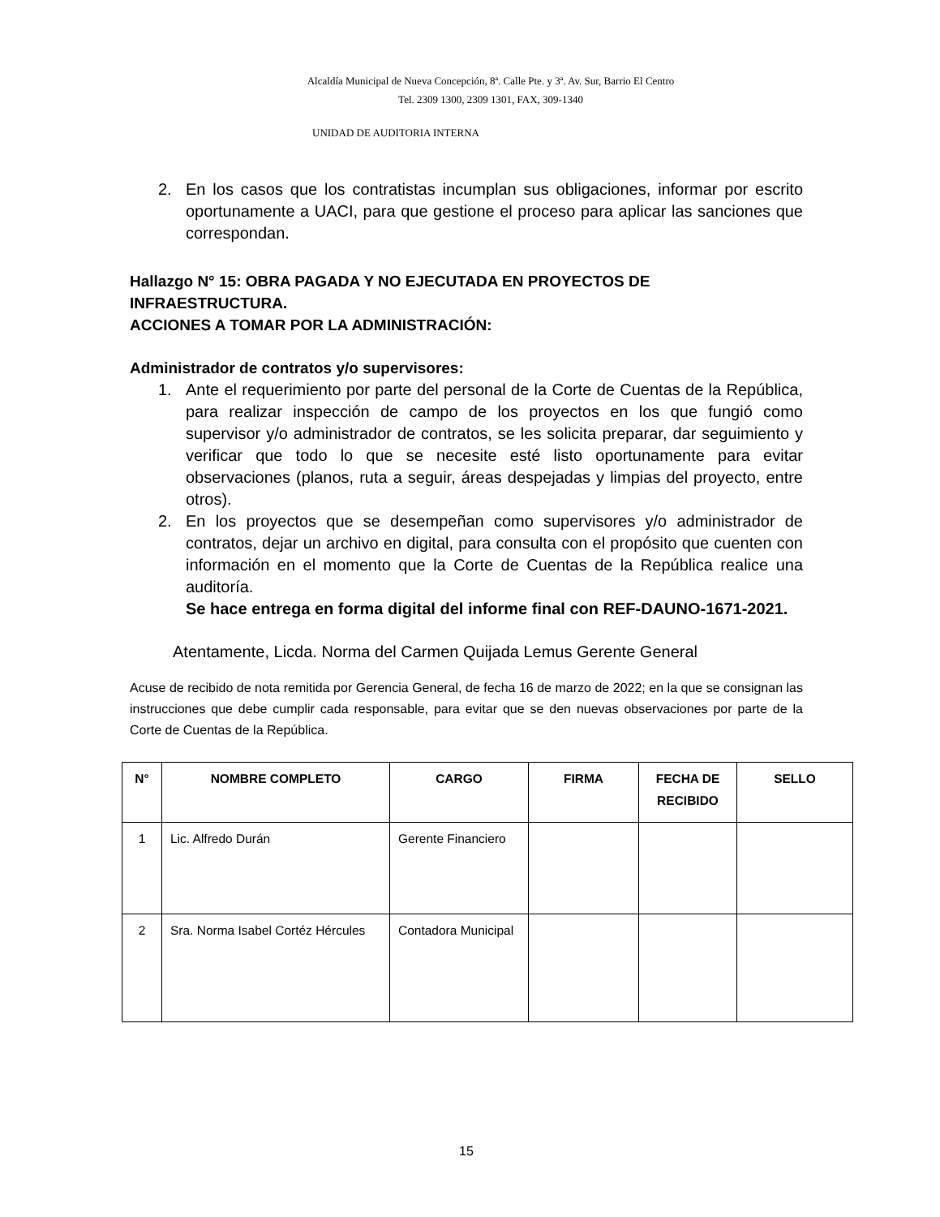Alcaldía Municipal de Nueva Concepción, 8ª. Calle Pte. y 3ª. Av. Sur, Barrio El Centro
Tel. 2309 1300, 2309 1301, FAX, 309-1340
UNIDAD DE AUDITORIA INTERNA
2. En los casos que los contratistas incumplan sus obligaciones, informar por escrito oportunamente a UACI, para que gestione el proceso para aplicar las sanciones que correspondan.
Hallazgo N° 15: OBRA PAGADA Y NO EJECUTADA EN PROYECTOS DE INFRAESTRUCTURA.
ACCIONES A TOMAR POR LA ADMINISTRACIÓN:
Administrador de contratos y/o supervisores:
1. Ante el requerimiento por parte del personal de la Corte de Cuentas de la República, para realizar inspección de campo de los proyectos en los que fungió como supervisor y/o administrador de contratos, se les solicita preparar, dar seguimiento y verificar que todo lo que se necesite esté listo oportunamente para evitar observaciones (planos, ruta a seguir, áreas despejadas y limpias del proyecto, entre otros).
2. En los proyectos que se desempeñan como supervisores y/o administrador de contratos, dejar un archivo en digital, para consulta con el propósito que cuenten con información en el momento que la Corte de Cuentas de la República realice una auditoría.
Se hace entrega en forma digital del informe final con REF-DAUNO-1671-2021.
Atentamente, Licda. Norma del Carmen Quijada Lemus Gerente General
Acuse de recibido de nota remitida por Gerencia General, de fecha 16 de marzo de 2022; en la que se consignan las instrucciones que debe cumplir cada responsable, para evitar que se den nuevas observaciones por parte de la Corte de Cuentas de la República.
| N° | NOMBRE COMPLETO | CARGO | FIRMA | FECHA DE RECIBIDO | SELLO |
| --- | --- | --- | --- | --- | --- |
| 1 | Lic. Alfredo Durán | Gerente Financiero | | | |
| 2 | Sra. Norma Isabel Cortéz Hércules | Contadora Municipal | | | |
15